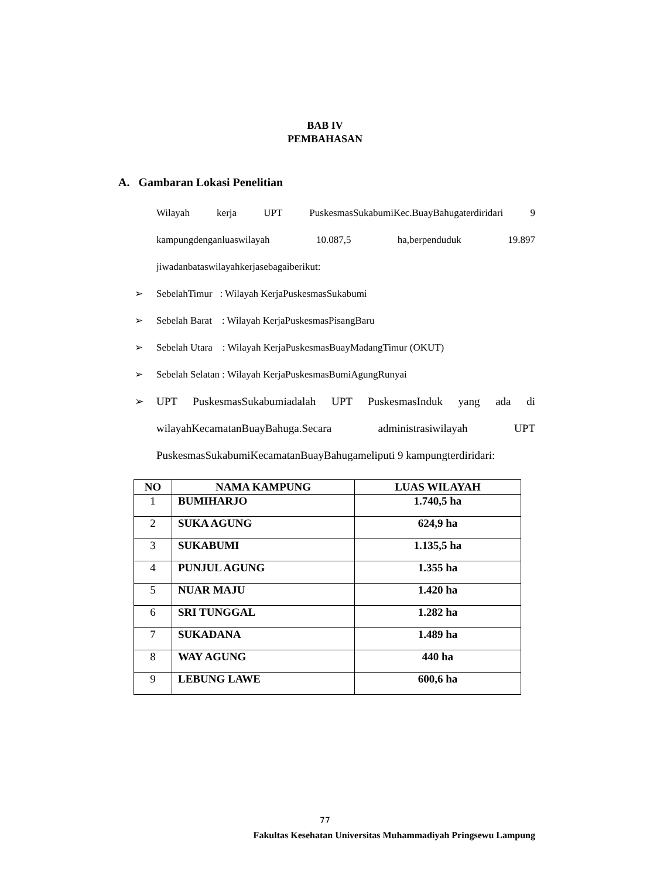BAB IV
PEMBAHASAN
A. Gambaran Lokasi Penelitian
Wilayah kerja UPT PuskesmasSukabumiKec.BuayBahugaterdiridari 9 kampungdenganluaswilayah 10.087,5 ha,berpenduduk 19.897
jiwadanbataswilayahkerjasebagaiberikut:
➢ SebelahTimur : Wilayah KerjaPuskesmasSukabumi
➢ Sebelah Barat : Wilayah KerjaPuskesmasPisangBaru
➢ Sebelah Utara : Wilayah KerjaPuskesmasBuayMadangTimur (OKUT)
➢ Sebelah Selatan : Wilayah KerjaPuskesmasBumiAgungRunyai
➢ UPT PuskesmasSukabumiadalah UPT PuskesmasInduk yang ada di wilayahKecamatanBuayBahuga.Secara administrasiwilayah UPT PuskesmasSukabumiKecamatanBuayBahugameliputi 9 kampungterdiridari:
| NO | NAMA KAMPUNG | LUAS WILAYAH |
| --- | --- | --- |
| 1 | BUMIHARJO | 1.740,5 ha |
| 2 | SUKA AGUNG | 624,9 ha |
| 3 | SUKABUMI | 1.135,5 ha |
| 4 | PUNJUL AGUNG | 1.355 ha |
| 5 | NUAR MAJU | 1.420 ha |
| 6 | SRI TUNGGAL | 1.282 ha |
| 7 | SUKADANA | 1.489 ha |
| 8 | WAY AGUNG | 440 ha |
| 9 | LEBUNG LAWE | 600,6 ha |
77
Fakultas Kesehatan Universitas Muhammadiyah Pringsewu Lampung